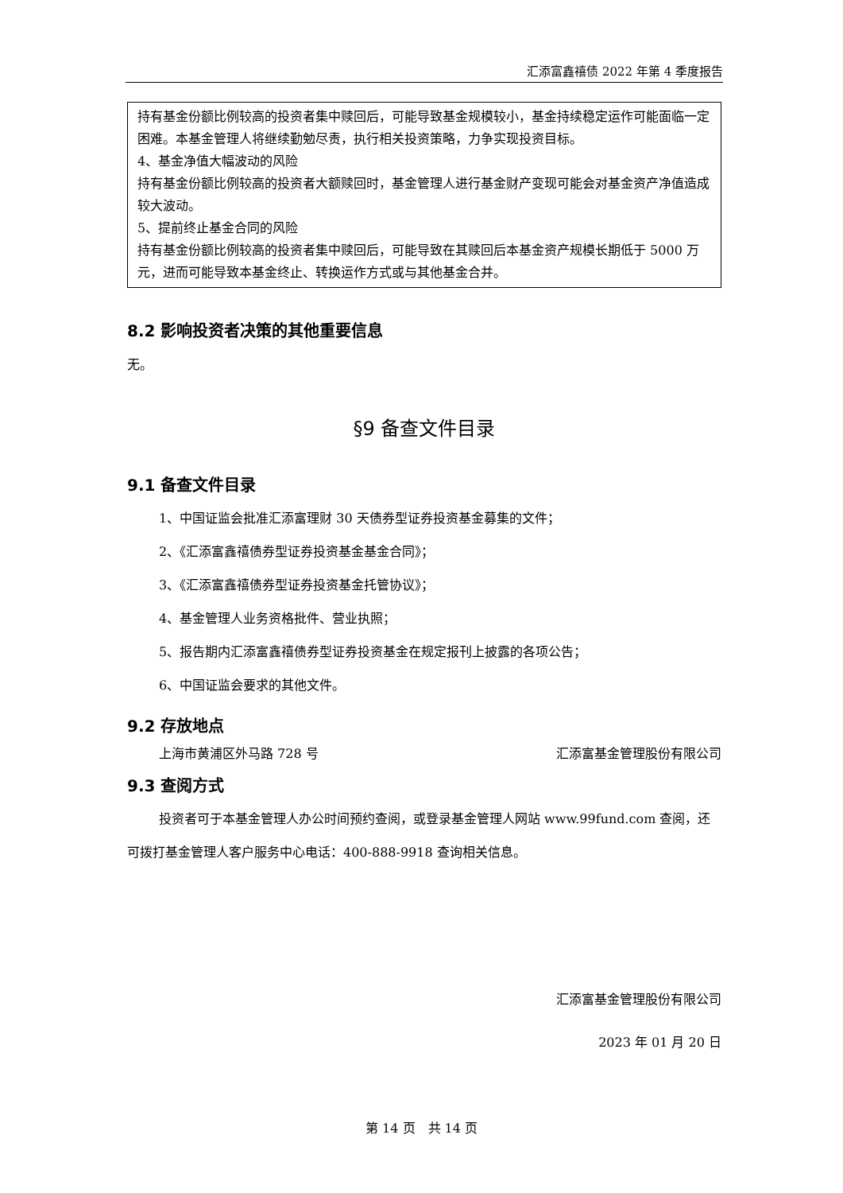汇添富鑫禧债 2022 年第 4 季度报告
持有基金份额比例较高的投资者集中赎回后，可能导致基金规模较小，基金持续稳定运作可能面临一定困难。本基金管理人将继续勤勉尽责，执行相关投资策略，力争实现投资目标。
4、基金净值大幅波动的风险
持有基金份额比例较高的投资者大额赎回时，基金管理人进行基金财产变现可能会对基金资产净值造成较大波动。
5、提前终止基金合同的风险
持有基金份额比例较高的投资者集中赎回后，可能导致在其赎回后本基金资产规模长期低于 5000 万元，进而可能导致本基金终止、转换运作方式或与其他基金合并。
8.2 影响投资者决策的其他重要信息
无。
§9 备查文件目录
9.1 备查文件目录
1、中国证监会批准汇添富理财 30 天债券型证券投资基金募集的文件；
2、《汇添富鑫禧债券型证券投资基金基金合同》；
3、《汇添富鑫禧债券型证券投资基金托管协议》；
4、基金管理人业务资格批件、营业执照；
5、报告期内汇添富鑫禧债券型证券投资基金在规定报刊上披露的各项公告；
6、中国证监会要求的其他文件。
9.2 存放地点
上海市黄浦区外马路 728 号 汇添富基金管理股份有限公司
9.3 查阅方式
投资者可于本基金管理人办公时间预约查阅，或登录基金管理人网站 www.99fund.com 查阅，还可拨打基金管理人客户服务中心电话：400-888-9918 查询相关信息。
汇添富基金管理股份有限公司
2023 年 01 月 20 日
第 14 页　共 14 页